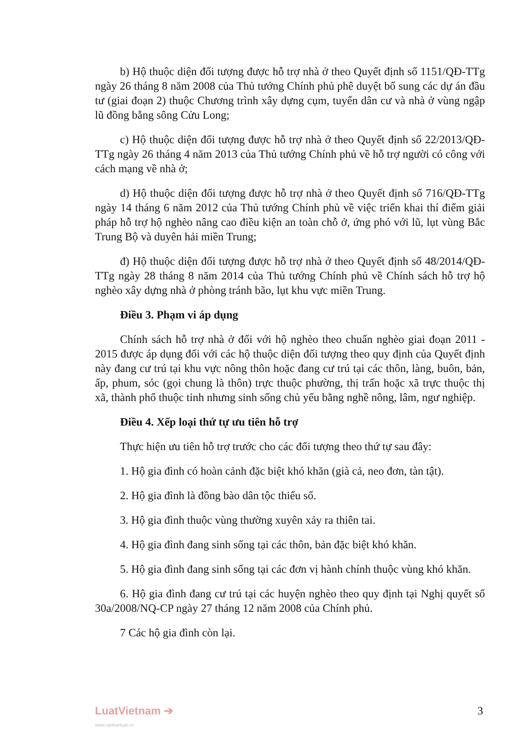b) Hộ thuộc diện đối tượng được hỗ trợ nhà ở theo Quyết định số 1151/QĐ-TTg ngày 26 tháng 8 năm 2008 của Thủ tướng Chính phủ phê duyệt bổ sung các dự án đầu tư (giai đoạn 2) thuộc Chương trình xây dựng cụm, tuyến dân cư và nhà ở vùng ngập lũ đồng bằng sông Cửu Long;
c) Hộ thuộc diện đối tượng được hỗ trợ nhà ở theo Quyết định số 22/2013/QĐ-TTg ngày 26 tháng 4 năm 2013 của Thủ tướng Chính phủ về hỗ trợ người có công với cách mạng về nhà ở;
d) Hộ thuộc diện đối tượng được hỗ trợ nhà ở theo Quyết định số 716/QĐ-TTg ngày 14 tháng 6 năm 2012 của Thủ tướng Chính phủ về việc triển khai thí điểm giải pháp hỗ trợ hộ nghèo nâng cao điều kiện an toàn chỗ ở, ứng phó với lũ, lụt vùng Bắc Trung Bộ và duyên hải miền Trung;
đ) Hộ thuộc diện đối tượng được hỗ trợ nhà ở theo Quyết định số 48/2014/QĐ-TTg ngày 28 tháng 8 năm 2014 của Thủ tướng Chính phủ về Chính sách hỗ trợ hộ nghèo xây dựng nhà ở phòng tránh bão, lụt khu vực miền Trung.
Điều 3. Phạm vi áp dụng
Chính sách hỗ trợ nhà ở đối với hộ nghèo theo chuẩn nghèo giai đoạn 2011 - 2015 được áp dụng đối với các hộ thuộc diện đối tượng theo quy định của Quyết định này đang cư trú tại khu vực nông thôn hoặc đang cư trú tại các thôn, làng, buôn, bản, ấp, phum, sóc (gọi chung là thôn) trực thuộc phường, thị trấn hoặc xã trực thuộc thị xã, thành phố thuộc tỉnh nhưng sinh sống chủ yếu bằng nghề nông, lâm, ngư nghiệp.
Điều 4. Xếp loại thứ tự ưu tiên hỗ trợ
Thực hiện ưu tiên hỗ trợ trước cho các đối tượng theo thứ tự sau đây:
1. Hộ gia đình có hoàn cảnh đặc biệt khó khăn (già cả, neo đơn, tàn tật).
2. Hộ gia đình là đồng bào dân tộc thiểu số.
3. Hộ gia đình thuộc vùng thường xuyên xảy ra thiên tai.
4. Hộ gia đình đang sinh sống tại các thôn, bản đặc biệt khó khăn.
5. Hộ gia đình đang sinh sống tại các đơn vị hành chính thuộc vùng khó khăn.
6. Hộ gia đình đang cư trú tại các huyện nghèo theo quy định tại Nghị quyết số 30a/2008/NQ-CP ngày 27 tháng 12 năm 2008 của Chính phủ.
7 Các hộ gia đình còn lại.
LuatVietnam ➔
www.vanbanluat.vn
3